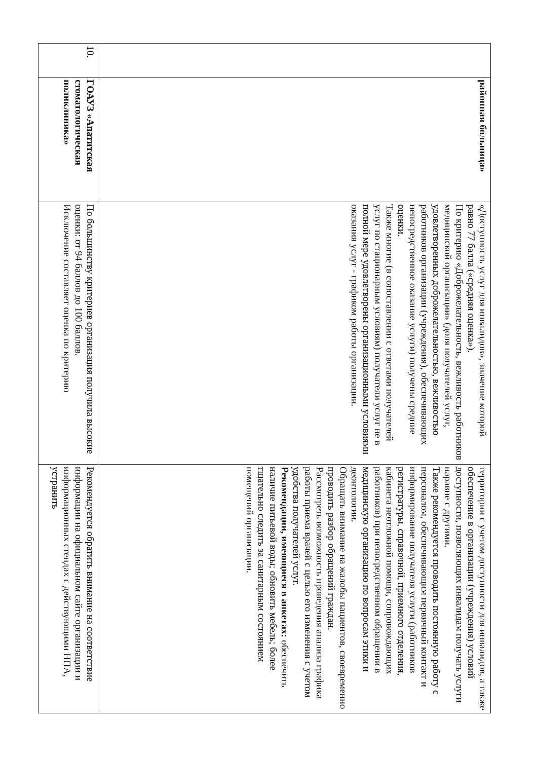| | районная больница» | «Доступность услуг для инвалидов», значение которой равно 77 балла («средняя оценка»). По критерию «Доброжелательность, вежливость работников медицинской организации» (доля получателей услуг, удовлетворенных доброжелательностью, вежливостью работников организации (учреждения), обеспечивающих непосредственное оказание услуги) получены средние оценки. Также многие (в сопоставлении с ответами получателей услуг по стационарным условиям) получатели услуг не в полной мере удовлетворены организационными условиями оказания услуг - графиком работы организации. | территории с учетом доступности для инвалидов, а также обеспечение в организации (учреждения) условий доступности, позволяющих инвалидам получать услуги наравне с другими. Также рекомендуется проводить постоянную работу с персоналом, обеспечивающим первичный контакт и информирование получателя услуги (работников регистратуры, справочной, приемного отделения, кабинета неотложной помощи, сопровождающих работников) при непосредственном обращении в медицинскую организацию по вопросам этики и деонтологии. Обращать внимание на жалобы пациентов, своевременно проводить разбор обращений граждан. Рассмотреть возможность проведения анализа графика работы приема врачей с целью его изменения с учетом удобства получателей услуг. Рекомендации, имеющиеся в анкетах: обеспечить наличие питьевой воды; обновить мебель; более тщательно следить за санитарным состоянием помещений организации. |
| 10. | ГОАУЗ «Апатитская стоматологическая поликлиника» | По большинству критериев организация получила высокие оценки: от 94 баллов до 100 баллов. Исключение составляет оценка по критерию | Рекомендуется обратить внимание на соответствие информации на официальном сайте организации и информационных стендах с действующими НПА, устранить |